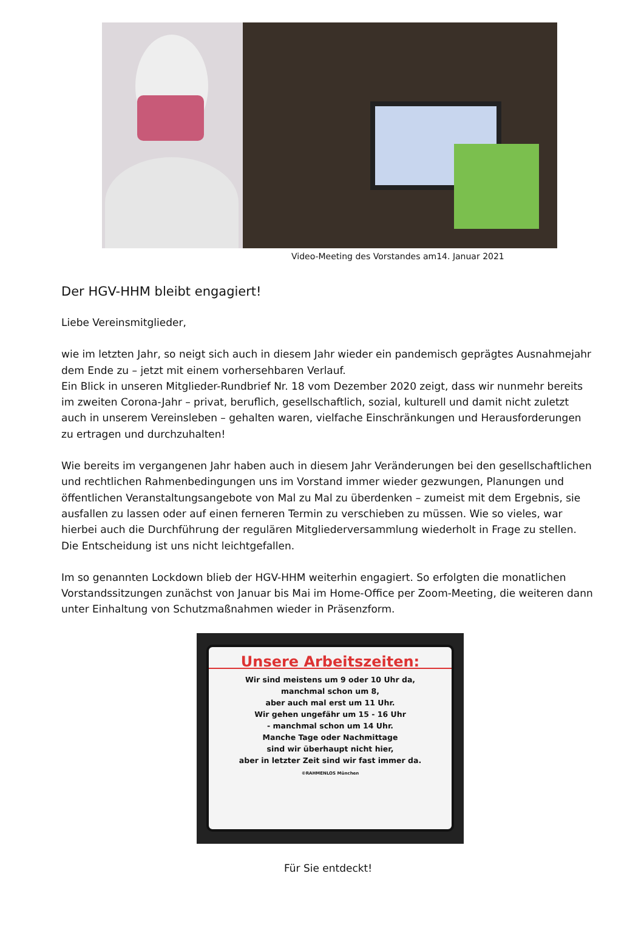Video-Meeting des Vorstandes am14. Januar 2021
Der HGV-HHM bleibt engagiert!
Liebe Vereinsmitglieder,
wie im letzten Jahr, so neigt sich auch in diesem Jahr wieder ein pandemisch geprägtes Ausnahmejahr dem Ende zu – jetzt mit einem vorhersehbaren Verlauf.
Ein Blick in unseren Mitglieder-Rundbrief Nr. 18 vom Dezember 2020 zeigt, dass wir nunmehr bereits im zweiten Corona-Jahr – privat, beruflich, gesellschaftlich, sozial, kulturell und damit nicht zuletzt auch in unserem Vereinsleben – gehalten waren, vielfache Einschränkungen und Herausforderungen zu ertragen und durchzuhalten!
Wie bereits im vergangenen Jahr haben auch in diesem Jahr Veränderungen bei den gesellschaftlichen und rechtlichen Rahmenbedingungen uns im Vorstand immer wieder gezwungen, Planungen und öffentlichen Veranstaltungsangebote von Mal zu Mal zu überdenken – zumeist mit dem Ergebnis, sie ausfallen zu lassen oder auf einen ferneren Termin zu verschieben zu müssen. Wie so vieles, war hierbei auch die Durchführung der regulären Mitgliederversammlung wiederholt in Frage zu stellen. Die Entscheidung ist uns nicht leichtgefallen.
Im so genannten Lockdown blieb der HGV-HHM weiterhin engagiert. So erfolgten die monatlichen Vorstandssitzungen zunächst von Januar bis Mai im Home-Office per Zoom-Meeting, die weiteren dann unter Einhaltung von Schutzmaßnahmen wieder in Präsenzform.
Unsere Arbeitszeiten:
Wir sind meistens um 9 oder 10 Uhr da,
manchmal schon um 8,
aber auch mal erst um 11 Uhr.
Wir gehen ungefähr um 15 - 16 Uhr
- manchmal schon um 14 Uhr.
Manche Tage oder Nachmittage
sind wir überhaupt nicht hier,
aber in letzter Zeit sind wir fast immer da.
©RAHMENLOS München
Für Sie entdeckt!